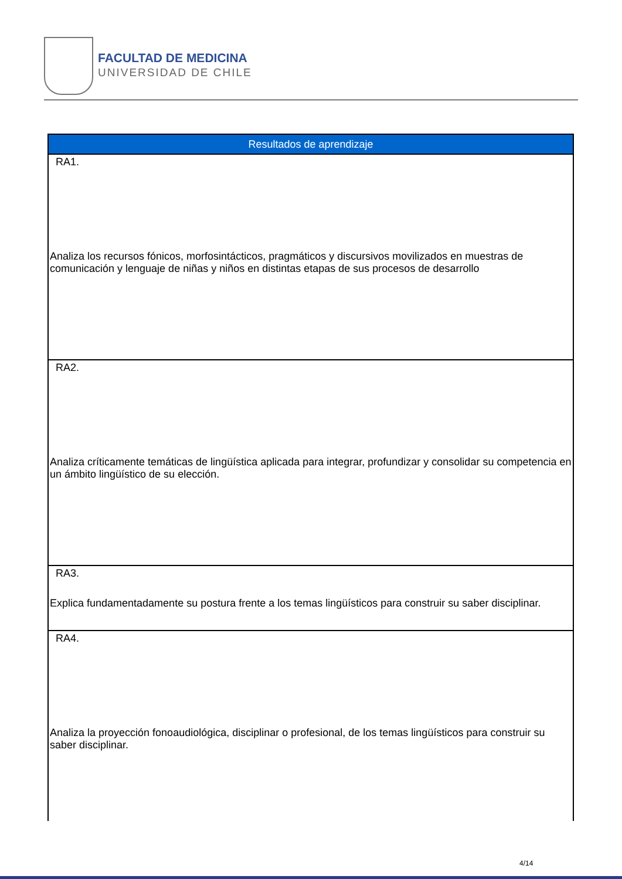FACULTAD DE MEDICINA
UNIVERSIDAD DE CHILE
| Resultados de aprendizaje |
| --- |
| RA1. Analiza los recursos fónicos, morfosintácticos, pragmáticos y discursivos movilizados en muestras de comunicación y lenguaje de niñas y niños en distintas etapas de sus procesos de desarrollo |
| RA2. Analiza críticamente temáticas de lingüística aplicada para integrar, profundizar y consolidar su competencia en un ámbito lingüístico de su elección. |
| RA3. Explica fundamentadamente su postura frente a los temas lingüísticos para construir su saber disciplinar. |
| RA4. Analiza la proyección fonoaudiológica, disciplinar o profesional, de los temas lingüísticos para construir su saber disciplinar. |
4/14